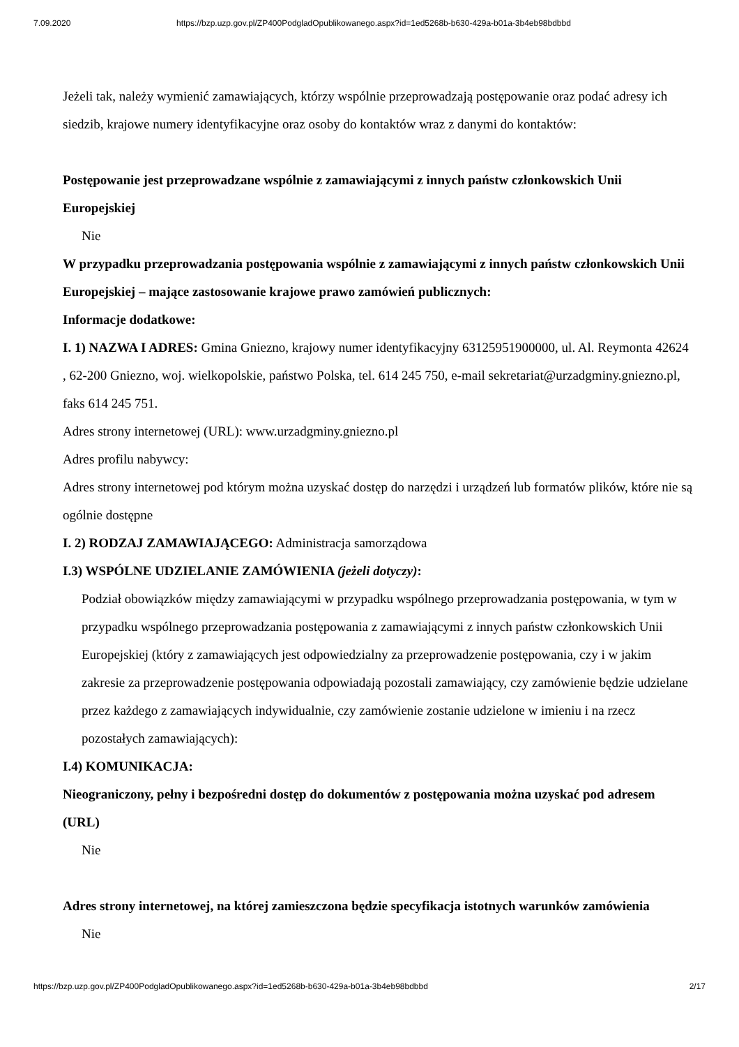7.09.2020 https://bzp.uzp.gov.pl/ZP400PodgladOpublikowanego.aspx?id=1ed5268b-b630-429a-b01a-3b4eb98bdbbd
Jeżeli tak, należy wymienić zamawiających, którzy wspólnie przeprowadzają postępowanie oraz podać adresy ich siedzib, krajowe numery identyfikacyjne oraz osoby do kontaktów wraz z danymi do kontaktów:
Postępowanie jest przeprowadzane wspólnie z zamawiającymi z innych państw członkowskich Unii Europejskiej
Nie
W przypadku przeprowadzania postępowania wspólnie z zamawiającymi z innych państw członkowskich Unii Europejskiej – mające zastosowanie krajowe prawo zamówień publicznych:
Informacje dodatkowe:
I. 1) NAZWA I ADRES: Gmina Gniezno, krajowy numer identyfikacyjny 63125951900000, ul. Al. Reymonta 42624 , 62-200 Gniezno, woj. wielkopolskie, państwo Polska, tel. 614 245 750, e-mail sekretariat@urzadgminy.gniezno.pl, faks 614 245 751.
Adres strony internetowej (URL): www.urzadgminy.gniezno.pl
Adres profilu nabywcy:
Adres strony internetowej pod którym można uzyskać dostęp do narzędzi i urządzeń lub formatów plików, które nie są ogólnie dostępne
I. 2) RODZAJ ZAMAWIAJĄCEGO: Administracja samorządowa
I.3) WSPÓLNE UDZIELANIE ZAMÓWIENIA (jeżeli dotyczy):
Podział obowiązków między zamawiającymi w przypadku wspólnego przeprowadzania postępowania, w tym w przypadku wspólnego przeprowadzania postępowania z zamawiającymi z innych państw członkowskich Unii Europejskiej (który z zamawiających jest odpowiedzialny za przeprowadzenie postępowania, czy i w jakim zakresie za przeprowadzenie postępowania odpowiadają pozostali zamawiający, czy zamówienie będzie udzielane przez każdego z zamawiających indywidualnie, czy zamówienie zostanie udzielone w imieniu i na rzecz pozostałych zamawiających):
I.4) KOMUNIKACJA:
Nieograniczony, pełny i bezpośredni dostęp do dokumentów z postępowania można uzyskać pod adresem (URL)
Nie
Adres strony internetowej, na której zamieszczona będzie specyfikacja istotnych warunków zamówienia
Nie
https://bzp.uzp.gov.pl/ZP400PodgladOpublikowanego.aspx?id=1ed5268b-b630-429a-b01a-3b4eb98bdbbd 2/17